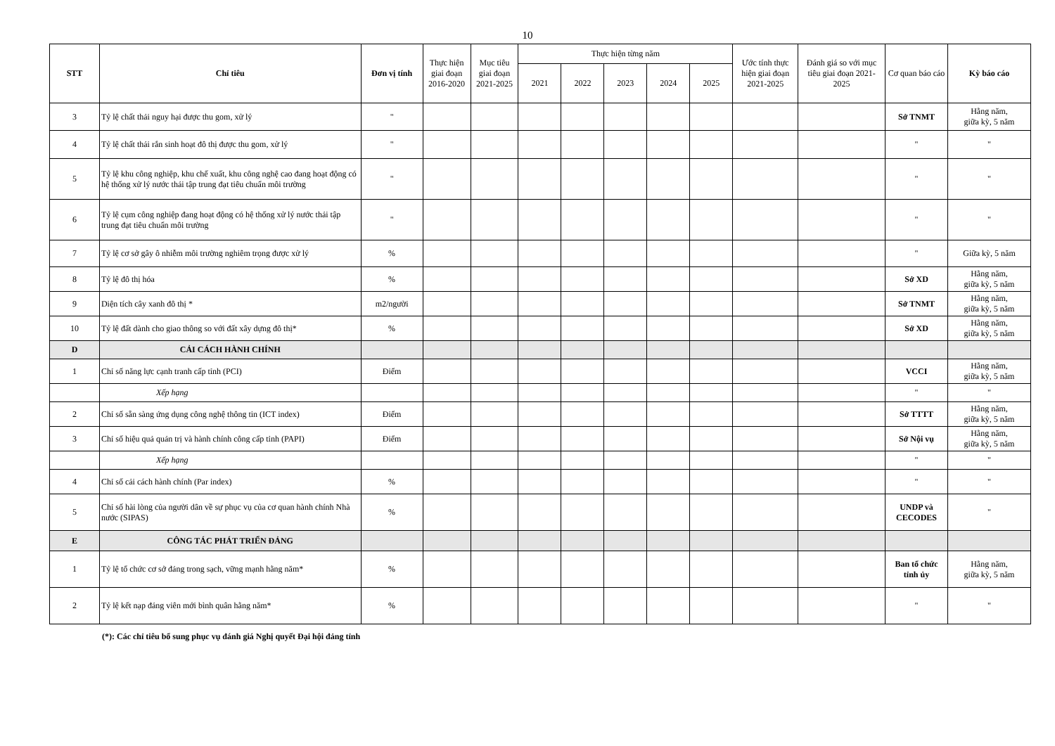10
| STT | Chỉ tiêu | Đơn vị tính | Thực hiện giai đoạn 2016-2020 | Mục tiêu giai đoạn 2021-2025 | Thực hiện từng năm | | | | | Ước tính thực hiện giai đoạn 2021-2025 | Đánh giá so với mục tiêu giai đoạn 2021-2025 | Cơ quan báo cáo | Kỳ báo cáo |
| --- | --- | --- | --- | --- | --- | --- | --- | --- | --- | --- | --- | --- | --- |
| | | | | | 2021 | 2022 | 2023 | 2024 | 2025 | | | | |
| 3 | Tỷ lệ chất thải nguy hại được thu gom, xử lý | " | | | | | | | | | | Sở TNMT | Hằng năm, giữa kỳ, 5 năm |
| 4 | Tỷ lệ chất thải rắn sinh hoạt đô thị được thu gom, xử lý | " | | | | | | | | | | " | " |
| 5 | Tỷ lệ khu công nghiệp, khu chế xuất, khu công nghệ cao đang hoạt động có hệ thống xử lý nước thải tập trung đạt tiêu chuẩn môi trường | " | | | | | | | | | | " | " |
| 6 | Tỷ lệ cụm công nghiệp đang hoạt động có hệ thống xử lý nước thải tập trung đạt tiêu chuẩn môi trường | " | | | | | | | | | | " | " |
| 7 | Tỷ lệ cơ sở gây ô nhiễm môi trường nghiêm trọng được xử lý | % | | | | | | | | | | " | Giữa kỳ, 5 năm |
| 8 | Tỷ lệ đô thị hóa | % | | | | | | | | | | Sở XD | Hằng năm, giữa kỳ, 5 năm |
| 9 | Diện tích cây xanh đô thị * | m2/người | | | | | | | | | | Sở TNMT | Hằng năm, giữa kỳ, 5 năm |
| 10 | Tỷ lệ đất dành cho giao thông so với đất xây dựng đô thị* | % | | | | | | | | | | Sở XD | Hằng năm, giữa kỳ, 5 năm |
| D | CẢI CÁCH HÀNH CHÍNH | | | | | | | | | | | | |
| 1 | Chỉ số năng lực cạnh tranh cấp tỉnh (PCI) | Điểm | | | | | | | | | | VCCI | Hằng năm, giữa kỳ, 5 năm |
| | Xếp hạng | | | | | | | | | | | " | " |
| 2 | Chỉ số sẵn sàng ứng dụng công nghệ thông tin (ICT index) | Điểm | | | | | | | | | | Sở TTTT | Hằng năm, giữa kỳ, 5 năm |
| 3 | Chỉ số hiệu quả quản trị và hành chính công cấp tỉnh (PAPI) | Điểm | | | | | | | | | | Sở Nội vụ | Hằng năm, giữa kỳ, 5 năm |
| | Xếp hạng | | | | | | | | | | | " | " |
| 4 | Chỉ số cải cách hành chính (Par index) | % | | | | | | | | | | " | " |
| 5 | Chỉ số hài lòng của người dân về sự phục vụ của cơ quan hành chính Nhà nước (SIPAS) | % | | | | | | | | | | UNDP và CECODES | " |
| E | CÔNG TÁC PHÁT TRIỂN ĐẢNG | | | | | | | | | | | | |
| 1 | Tỷ lệ tổ chức cơ sở đảng trong sạch, vững mạnh hằng năm* | % | | | | | | | | | | Ban tổ chức tỉnh ủy | Hằng năm, giữa kỳ, 5 năm |
| 2 | Tỷ lệ kết nạp đảng viên mới bình quân hằng năm* | % | | | | | | | | | | " | " |
(*): Các chỉ tiêu bổ sung phục vụ đánh giá Nghị quyết Đại hội đảng tỉnh